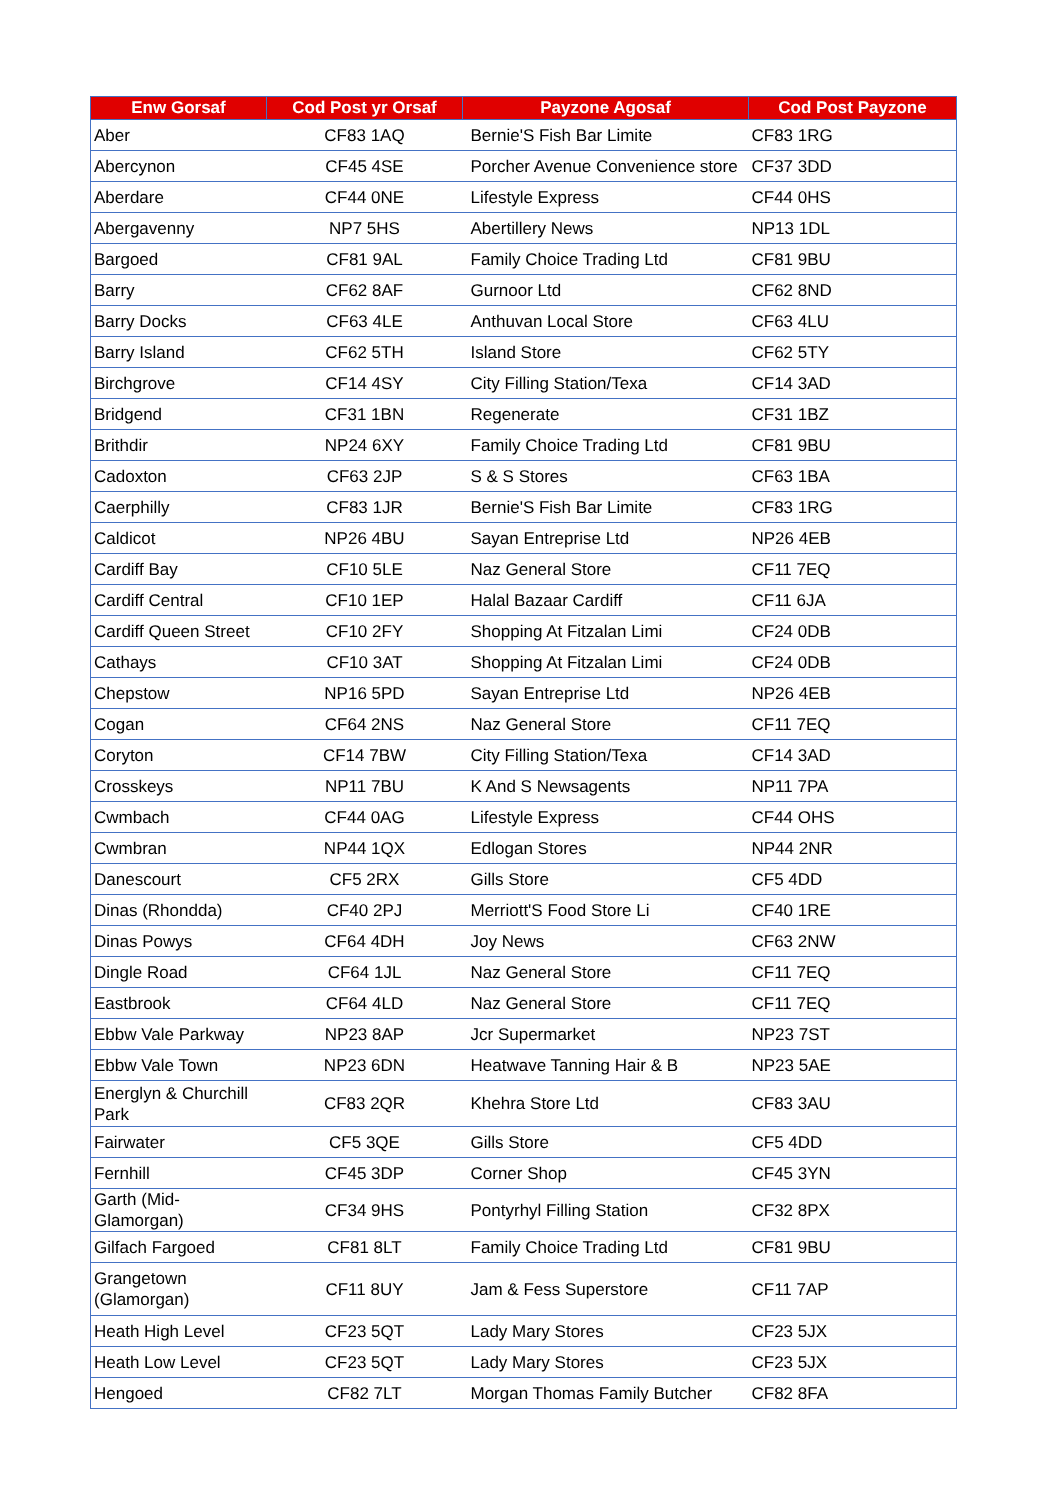| Enw Gorsaf | Cod Post yr Orsaf | Payzone Agosaf | Cod Post Payzone |
| --- | --- | --- | --- |
| Aber | CF83 1AQ | Bernie'S Fish Bar Limite | CF83 1RG |
| Abercynon | CF45 4SE | Porcher Avenue Convenience store | CF37 3DD |
| Aberdare | CF44 0NE | Lifestyle Express | CF44 0HS |
| Abergavenny | NP7 5HS | Abertillery News | NP13 1DL |
| Bargoed | CF81 9AL | Family Choice Trading Ltd | CF81 9BU |
| Barry | CF62 8AF | Gurnoor Ltd | CF62 8ND |
| Barry Docks | CF63 4LE | Anthuvan Local Store | CF63 4LU |
| Barry Island | CF62 5TH | Island Store | CF62 5TY |
| Birchgrove | CF14 4SY | City Filling Station/Texa | CF14 3AD |
| Bridgend | CF31 1BN | Regenerate | CF31 1BZ |
| Brithdir | NP24 6XY | Family Choice Trading Ltd | CF81 9BU |
| Cadoxton | CF63 2JP | S & S Stores | CF63 1BA |
| Caerphilly | CF83 1JR | Bernie'S Fish Bar Limite | CF83 1RG |
| Caldicot | NP26 4BU | Sayan Entreprise Ltd | NP26 4EB |
| Cardiff Bay | CF10 5LE | Naz General Store | CF11 7EQ |
| Cardiff Central | CF10 1EP | Halal Bazaar Cardiff | CF11 6JA |
| Cardiff Queen Street | CF10 2FY | Shopping At Fitzalan Limi | CF24 0DB |
| Cathays | CF10 3AT | Shopping At Fitzalan Limi | CF24 0DB |
| Chepstow | NP16 5PD | Sayan Entreprise Ltd | NP26 4EB |
| Cogan | CF64 2NS | Naz General Store | CF11 7EQ |
| Coryton | CF14 7BW | City Filling Station/Texa | CF14 3AD |
| Crosskeys | NP11 7BU | K And S Newsagents | NP11 7PA |
| Cwmbach | CF44 0AG | Lifestyle Express | CF44 OHS |
| Cwmbran | NP44 1QX | Edlogan Stores | NP44 2NR |
| Danescourt | CF5 2RX | Gills Store | CF5 4DD |
| Dinas (Rhondda) | CF40 2PJ | Merriott'S Food Store Li | CF40 1RE |
| Dinas Powys | CF64 4DH | Joy News | CF63 2NW |
| Dingle Road | CF64 1JL | Naz General Store | CF11 7EQ |
| Eastbrook | CF64 4LD | Naz General Store | CF11 7EQ |
| Ebbw Vale Parkway | NP23 8AP | Jcr Supermarket | NP23 7ST |
| Ebbw Vale Town | NP23 6DN | Heatwave Tanning Hair & B | NP23 5AE |
| Energlyn & Churchill Park | CF83 2QR | Khehra Store Ltd | CF83 3AU |
| Fairwater | CF5 3QE | Gills Store | CF5 4DD |
| Fernhill | CF45 3DP | Corner Shop | CF45 3YN |
| Garth (Mid-Glamorgan) | CF34 9HS | Pontyrhyl Filling Station | CF32 8PX |
| Gilfach Fargoed | CF81 8LT | Family Choice Trading Ltd | CF81 9BU |
| Grangetown (Glamorgan) | CF11 8UY | Jam & Fess Superstore | CF11 7AP |
| Heath High Level | CF23 5QT | Lady Mary Stores | CF23 5JX |
| Heath Low Level | CF23 5QT | Lady Mary Stores | CF23 5JX |
| Hengoed | CF82 7LT | Morgan Thomas Family Butcher | CF82 8FA |